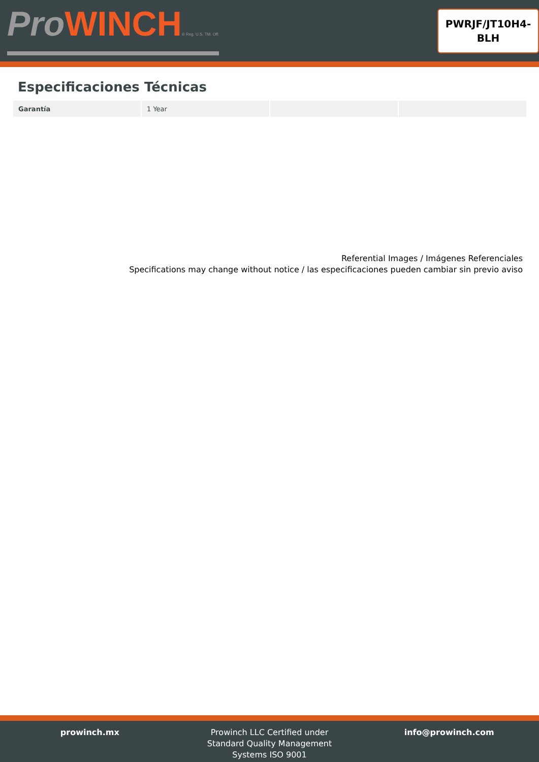ProWINCH® Reg. U.S. TM. Off.
PWRJF/JT10H4-
BLH
Especificaciones Técnicas
| Garantía | 1 Year | | |
Referential Images / Imágenes Referenciales
Specifications may change without notice / las especificaciones pueden cambiar sin previo aviso
prowinch.mx Prowinch LLC Certified under
Standard Quality Management
Systems ISO 9001
info@prowinch.com